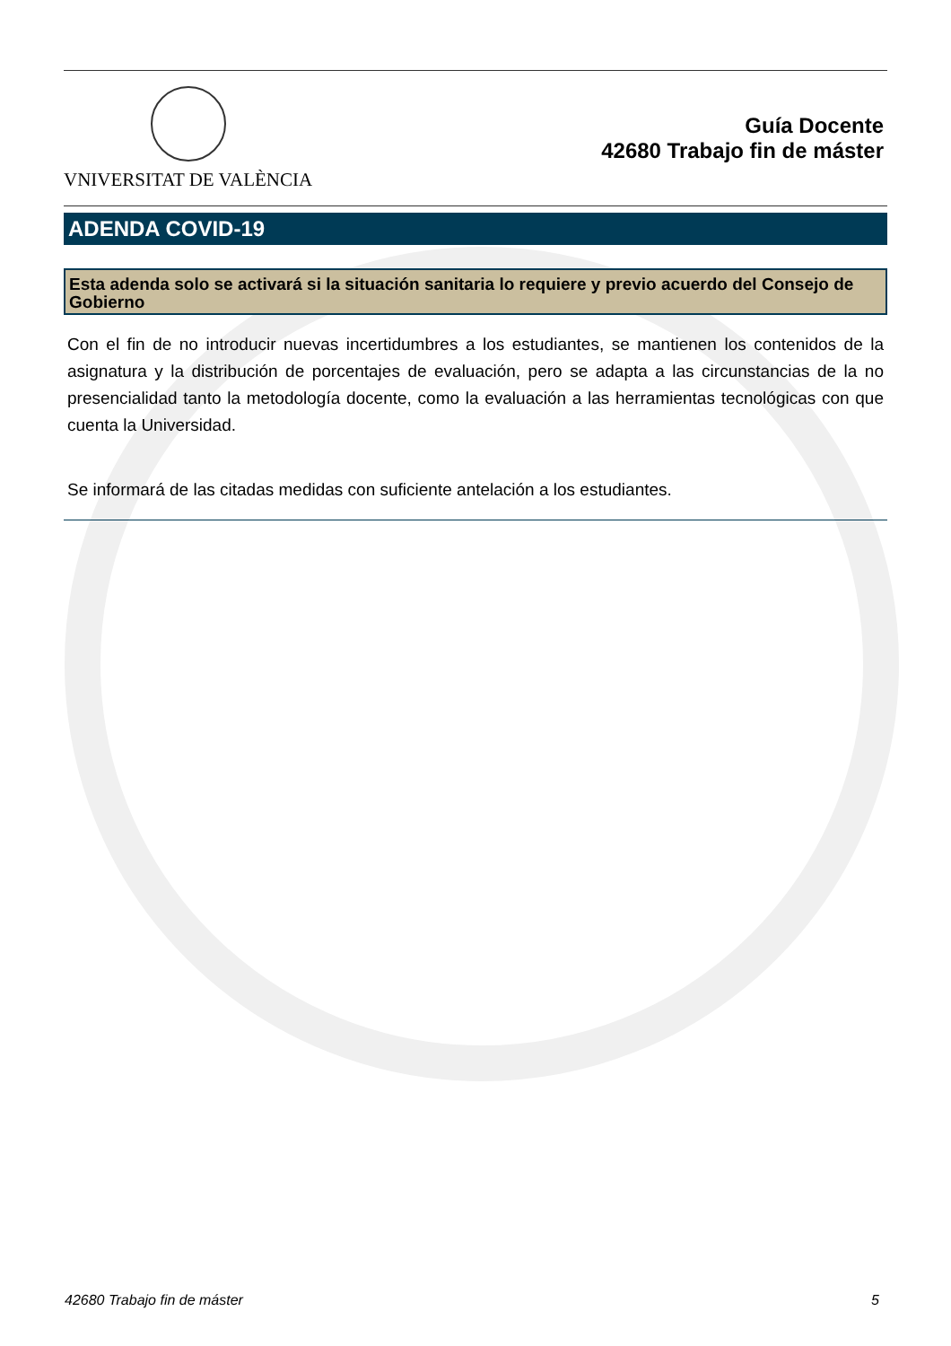VNIVERSITAT DE VALÈNCIA
Guía Docente
42680 Trabajo fin de máster
ADENDA COVID-19
Esta adenda solo se activará si la situación sanitaria lo requiere y previo acuerdo del Consejo de Gobierno
Con el fin de no introducir nuevas incertidumbres a los estudiantes, se mantienen los contenidos de la asignatura y la distribución de porcentajes de evaluación, pero se adapta a las circunstancias de la no presencialidad tanto la metodología docente, como la evaluación a las herramientas tecnológicas con que cuenta la Universidad.
Se informará de las citadas medidas con suficiente antelación a los estudiantes.
42680 Trabajo fin de máster 5